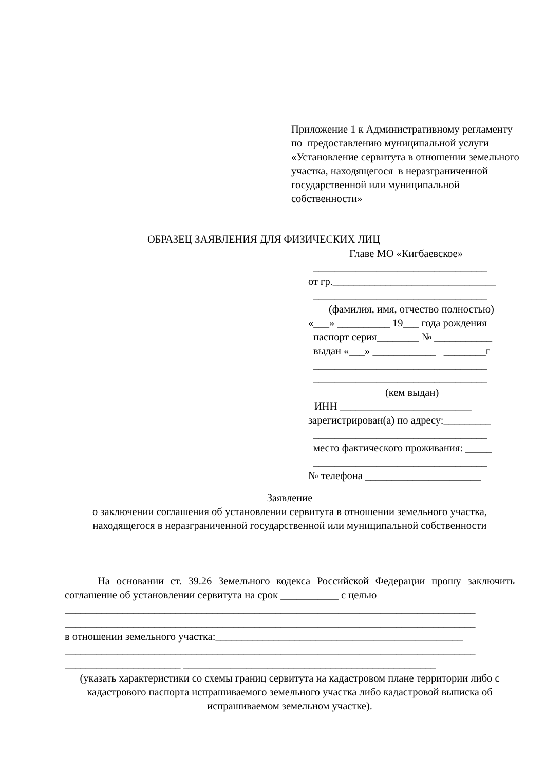Приложение 1 к Административному регламенту
по предоставлению муниципальной услуги «Установление сервитута в отношении земельного участка, находящегося в неразграниченной государственной или муниципальной собственности»
ОБРАЗЕЦ ЗАЯВЛЕНИЯ ДЛЯ ФИЗИЧЕСКИХ ЛИЦ
Главе МО «Кигбаевское»
_________________________________
от гр._______________________________
_________________________________
(фамилия, имя, отчество полностью)
«___» __________ 19___ года рождения
паспорт серия________ № ___________
выдан «___» ____________ ________г
_________________________________
_________________________________
(кем выдан)
ИНН _________________________
зарегистрирован(а) по адресу:_________
_________________________________
место фактического проживания: _____
_________________________________
№ телефона ______________________
Заявление
о заключении соглашения об установлении сервитута в отношении земельного участка, находящегося в неразграниченной государственной или муниципальной собственности
На основании ст. 39.26 Земельного кодекса Российской Федерации прошу заключить соглашение об установлении сервитута на срок ___________ с целью
______________________________________________________________________________
______________________________________________________________________________
в отношении земельного участка:_______________________________________________
______________________________________________________________________________
______________________ ________________________________________________
(указать характеристики со схемы границ сервитута на кадастровом плане территории либо с кадастрового паспорта испрашиваемого земельного участка либо кадастровой выписка об испрашиваемом земельном участке).